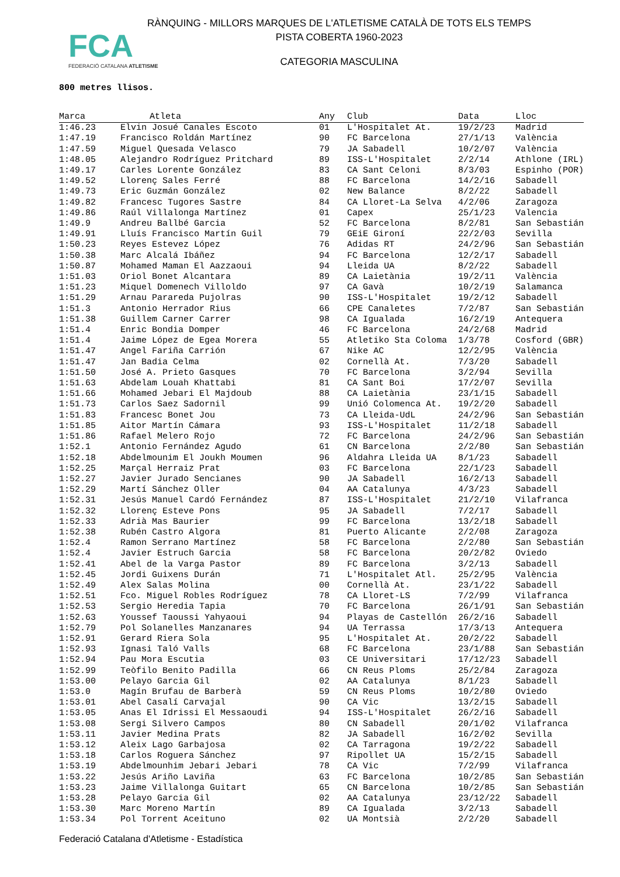FCA
FEDERACIÓ CATALANA ATLETISME
RÀNQUING - MILLORS MARQUES DE L'ATLETISME CATALÀ DE TOTS ELS TEMPS
PISTA COBERTA 1960-2023
CATEGORIA MASCULINA
800 metres llisos.
| Marca | Atleta | Any | Club | Data | Lloc |
| --- | --- | --- | --- | --- | --- |
| 1:46.23 | Elvin Josué Canales Escoto | 01 | L'Hospitalet At. | 19/2/23 | Madrid |
| 1:47.19 | Francisco Roldán Martínez | 90 | FC Barcelona | 27/1/13 | València |
| 1:47.59 | Miguel Quesada Velasco | 79 | JA Sabadell | 10/2/07 | València |
| 1:48.05 | Alejandro Rodríguez Pritchard | 89 | ISS-L'Hospitalet | 2/2/14 | Athlone (IRL) |
| 1:49.17 | Carles Lorente González | 83 | CA Sant Celoni | 8/3/03 | Espinho (POR) |
| 1:49.52 | Llorenç Sales Ferré | 88 | FC Barcelona | 14/2/16 | Sabadell |
| 1:49.73 | Eric Guzmán González | 02 | New Balance | 8/2/22 | Sabadell |
| 1:49.82 | Francesc Tugores Sastre | 84 | CA Lloret-La Selva | 4/2/06 | Zaragoza |
| 1:49.86 | Raúl Villalonga Martínez | 01 | Capex | 25/1/23 | Valencia |
| 1:49.9 | Andreu Ballbé Garcia | 52 | FC Barcelona | 8/2/81 | San Sebastián |
| 1:49.91 | Lluís Francisco Martín Guil | 79 | GEiE Gironí | 22/2/03 | Sevilla |
| 1:50.23 | Reyes Estevez López | 76 | Adidas RT | 24/2/96 | San Sebastián |
| 1:50.38 | Marc Alcalá Ibáñez | 94 | FC Barcelona | 12/2/17 | Sabadell |
| 1:50.87 | Mohamed Maman El Aazzaoui | 94 | Lleida UA | 8/2/22 | Sabadell |
| 1:51.03 | Oriol Bonet Alcantara | 89 | CA Laietània | 19/2/11 | València |
| 1:51.23 | Miquel Domenech Villoldo | 97 | CA Gavà | 10/2/19 | Salamanca |
| 1:51.29 | Arnau Parareda Pujolras | 90 | ISS-L'Hospitalet | 19/2/12 | Sabadell |
| 1:51.3 | Antonio Herrador Rius | 66 | CPE Canaletes | 7/2/87 | San Sebastián |
| 1:51.38 | Guillem Carner Carrer | 98 | CA Igualada | 16/2/19 | Antequera |
| 1:51.4 | Enric Bondia Domper | 46 | FC Barcelona | 24/2/68 | Madrid |
| 1:51.4 | Jaime López de Egea Morera | 55 | Atletiko Sta Coloma | 1/3/78 | Cosford (GBR) |
| 1:51.47 | Angel Fariña Carrión | 67 | Nike AC | 12/2/95 | València |
| 1:51.47 | Jan Badia Celma | 02 | Cornellà At. | 7/3/20 | Sabadell |
| 1:51.50 | José A. Prieto Gasques | 70 | FC Barcelona | 3/2/94 | Sevilla |
| 1:51.63 | Abdelam Louah Khattabi | 81 | CA Sant Boi | 17/2/07 | Sevilla |
| 1:51.66 | Mohamed Jebari El Majdoub | 88 | CA Laietània | 23/1/15 | Sabadell |
| 1:51.73 | Carlos Saez Sadornil | 99 | Unió Colomenca At. | 19/2/20 | Sabadell |
| 1:51.83 | Francesc Bonet Jou | 73 | CA Lleida-UdL | 24/2/96 | San Sebastián |
| 1:51.85 | Aitor Martín Cámara | 93 | ISS-L'Hospitalet | 11/2/18 | Sabadell |
| 1:51.86 | Rafael Melero Rojo | 72 | FC Barcelona | 24/2/96 | San Sebastián |
| 1:52.1 | Antonio Fernández Agudo | 61 | CN Barcelona | 2/2/80 | San Sebastián |
| 1:52.18 | Abdelmounim El Joukh Moumen | 96 | Aldahra Lleida UA | 8/1/23 | Sabadell |
| 1:52.25 | Marçal Herraiz Prat | 03 | FC Barcelona | 22/1/23 | Sabadell |
| 1:52.27 | Javier Jurado Sencianes | 90 | JA Sabadell | 16/2/13 | Sabadell |
| 1:52.29 | Martí Sánchez Oller | 04 | AA Catalunya | 4/3/23 | Sabadell |
| 1:52.31 | Jesús Manuel Cardó Fernández | 87 | ISS-L'Hospitalet | 21/2/10 | Vilafranca |
| 1:52.32 | Llorenç Esteve Pons | 95 | JA Sabadell | 7/2/17 | Sabadell |
| 1:52.33 | Adrià Mas Baurier | 99 | FC Barcelona | 13/2/18 | Sabadell |
| 1:52.38 | Rubén Castro Algora | 81 | Puerto Alicante | 2/2/08 | Zaragoza |
| 1:52.4 | Ramon Serrano Martínez | 58 | FC Barcelona | 2/2/80 | San Sebastián |
| 1:52.4 | Javier Estruch Garcia | 58 | FC Barcelona | 20/2/82 | Oviedo |
| 1:52.41 | Abel de la Varga Pastor | 89 | FC Barcelona | 3/2/13 | Sabadell |
| 1:52.45 | Jordi Guixens Durán | 71 | L'Hospitalet Atl. | 25/2/95 | València |
| 1:52.49 | Alex Salas Molina | 00 | Cornellà At. | 23/1/22 | Sabadell |
| 1:52.51 | Fco. Miguel Robles Rodríguez | 78 | CA Lloret-LS | 7/2/99 | Vilafranca |
| 1:52.53 | Sergio Heredia Tapia | 70 | FC Barcelona | 26/1/91 | San Sebastián |
| 1:52.63 | Youssef Taoussi Yahyaoui | 94 | Playas de Castellón | 26/2/16 | Sabadell |
| 1:52.79 | Pol Solanelles Manzanares | 94 | UA Terrassa | 17/3/13 | Antequera |
| 1:52.91 | Gerard Riera Sola | 95 | L'Hospitalet At. | 20/2/22 | Sabadell |
| 1:52.93 | Ignasi Taló Valls | 68 | FC Barcelona | 23/1/88 | San Sebastián |
| 1:52.94 | Pau Mora Escutia | 03 | CE Universitari | 17/12/23 | Sabadell |
| 1:52.99 | Teòfilo Benito Padilla | 66 | CN Reus Ploms | 25/2/84 | Zaragoza |
| 1:53.00 | Pelayo Garcia Gil | 02 | AA Catalunya | 8/1/23 | Sabadell |
| 1:53.0 | Magín Brufau de Barberà | 59 | CN Reus Ploms | 10/2/80 | Oviedo |
| 1:53.01 | Abel Casalí Carvajal | 90 | CA Vic | 13/2/15 | Sabadell |
| 1:53.05 | Anas El Idrissi El Messaoudi | 94 | ISS-L'Hospitalet | 26/2/16 | Sabadell |
| 1:53.08 | Sergi Silvero Campos | 80 | CN Sabadell | 20/1/02 | Vilafranca |
| 1:53.11 | Javier Medina Prats | 82 | JA Sabadell | 16/2/02 | Sevilla |
| 1:53.12 | Aleix Lago Garbajosa | 02 | CA Tarragona | 19/2/22 | Sabadell |
| 1:53.18 | Carlos Roguera Sánchez | 97 | Ripollet UA | 15/2/15 | Sabadell |
| 1:53.19 | Abdelmounhim Jebari Jebari | 78 | CA Vic | 7/2/99 | Vilafranca |
| 1:53.22 | Jesús Ariño Laviña | 63 | FC Barcelona | 10/2/85 | San Sebastián |
| 1:53.23 | Jaime Villalonga Guitart | 65 | CN Barcelona | 10/2/85 | San Sebastián |
| 1:53.28 | Pelayo Garcia Gil | 02 | AA Catalunya | 23/12/22 | Sabadell |
| 1:53.30 | Marc Moreno Martín | 89 | CA Igualada | 3/2/13 | Sabadell |
| 1:53.34 | Pol Torrent Aceituno | 02 | UA Montsià | 2/2/20 | Sabadell |
Federació Catalana d'Atletisme - Estadística